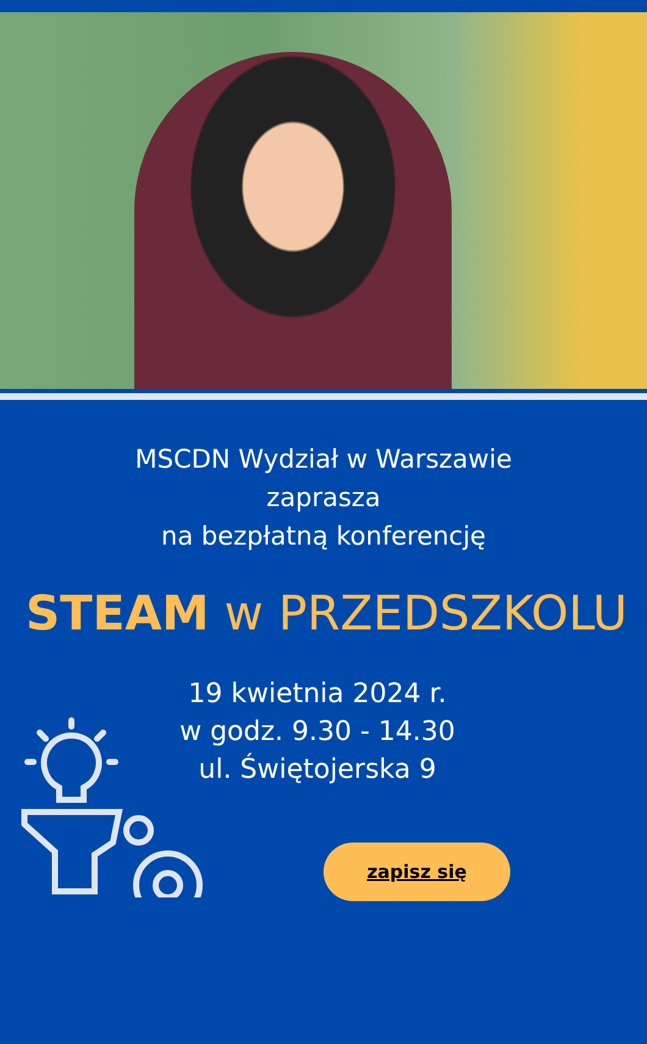MSCDN Wydział w Warszawie
zaprasza
na bezpłatną konferencję
STEAM w PRZEDSZKOLU
19 kwietnia 2024 r.
w godz. 9.30 - 14.30
ul. Świętojerska 9
zapisz się